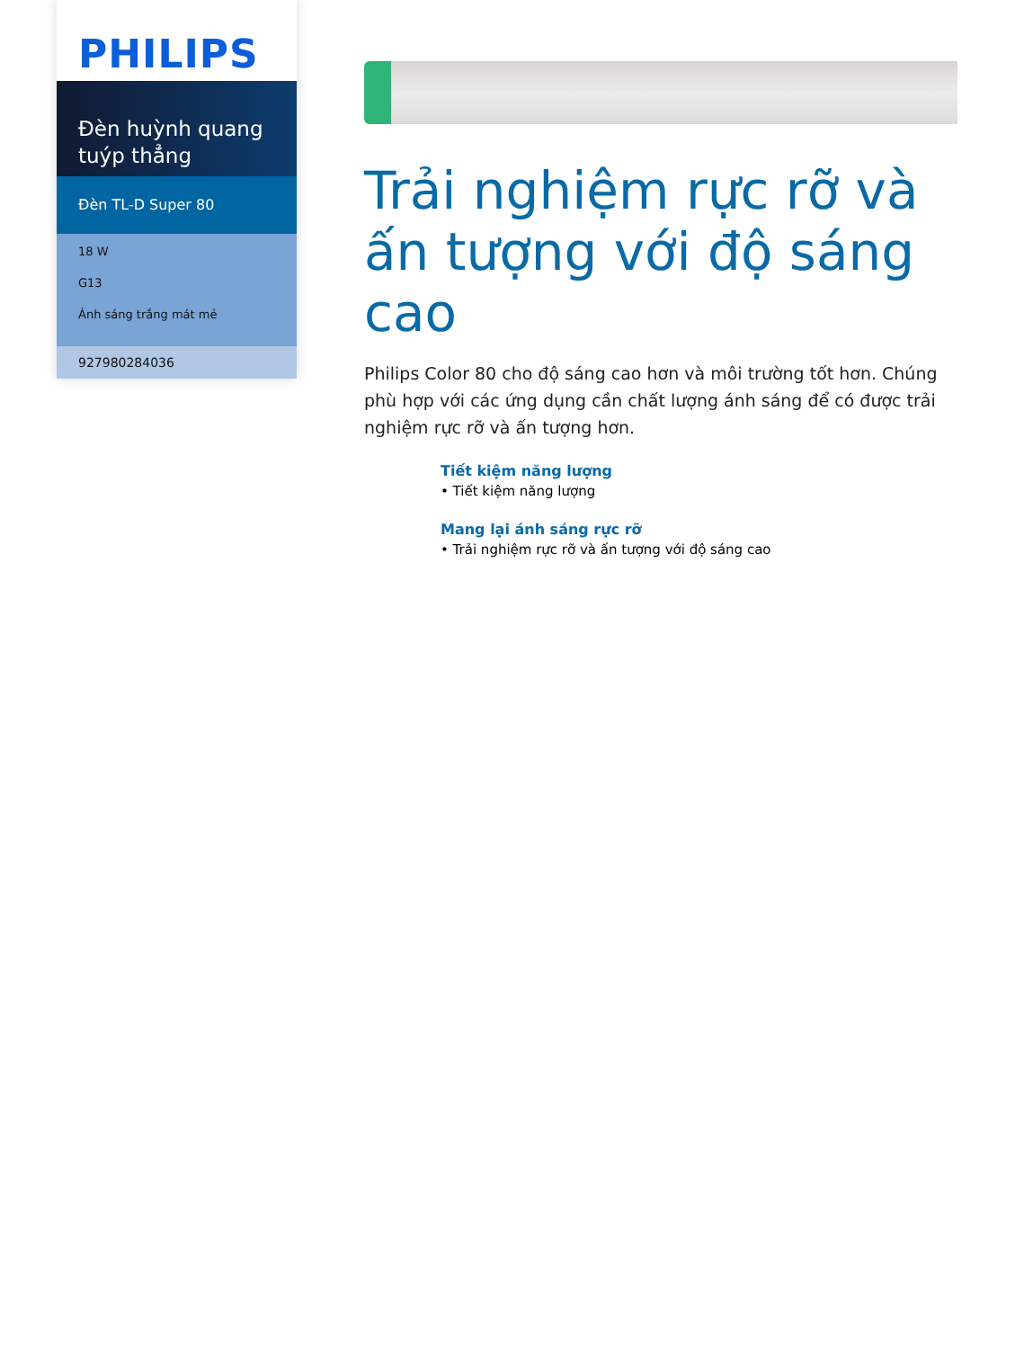PHILIPS
Đèn huỳnh quang tuýp thẳng
Đèn TL-D Super 80
18 W
G13
Ánh sáng trắng mát mẻ
927980284036
Trải nghiệm rực rỡ và ấn tượng với độ sáng cao
Philips Color 80 cho độ sáng cao hơn và môi trường tốt hơn. Chúng phù hợp với các ứng dụng cần chất lượng ánh sáng để có được trải nghiệm rực rỡ và ấn tượng hơn.
Tiết kiệm năng lượng
• Tiết kiệm năng lượng
Mang lại ánh sáng rực rỡ
• Trải nghiệm rực rỡ và ấn tượng với độ sáng cao